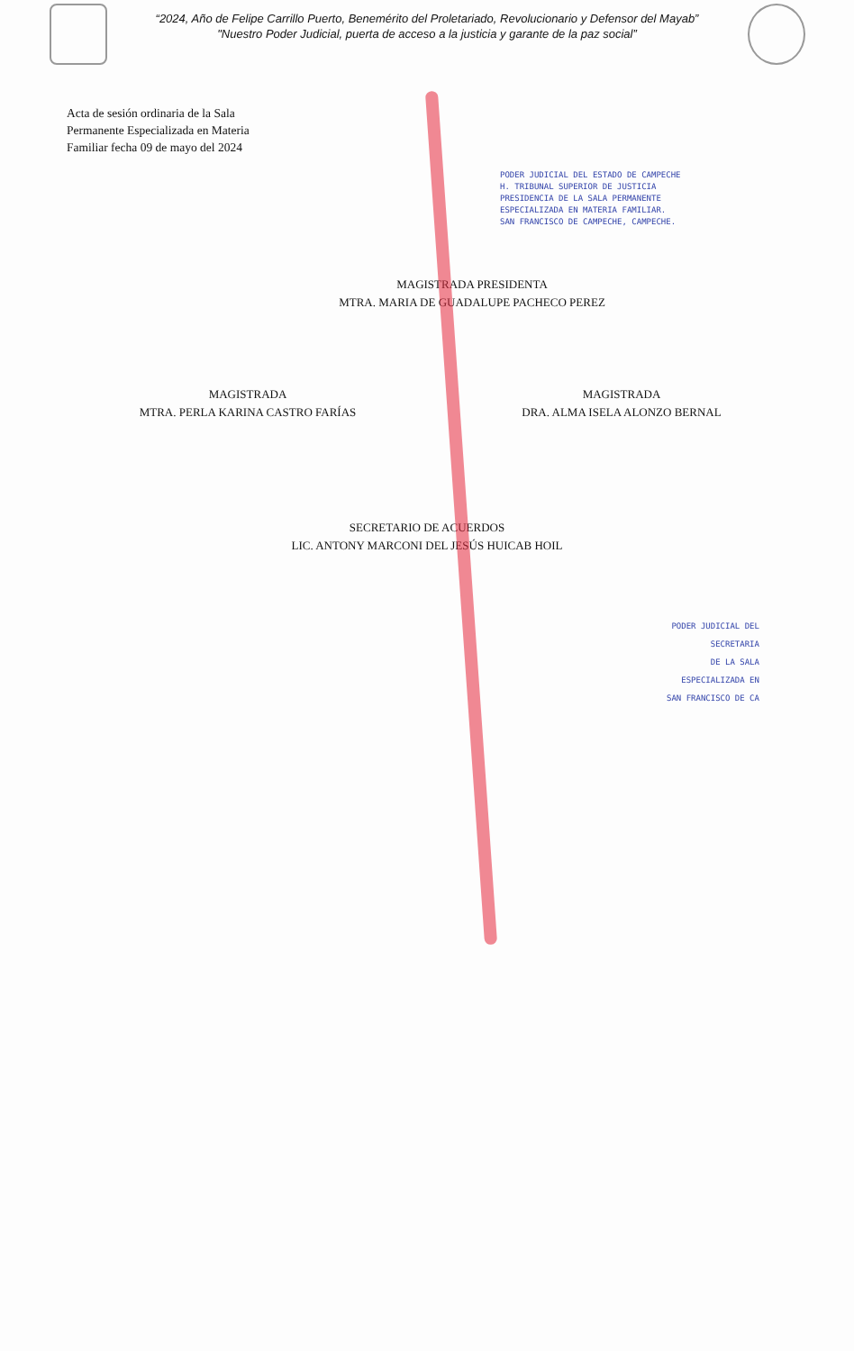“2024, Año de Felipe Carrillo Puerto, Benemérito del Proletariado, Revolucionario y Defensor del Mayab”
"Nuestro Poder Judicial, puerta de acceso a la justicia y garante de la paz social”
Acta de sesión ordinaria de la Sala
Permanente Especializada en Materia
Familiar fecha 09 de mayo del 2024
PODER JUDICIAL DEL ESTADO DE CAMPECHE
H. TRIBUNAL SUPERIOR DE JUSTICIA
PRESIDENCIA DE LA SALA PERMANENTE
ESPECIALIZADA EN MATERIA FAMILIAR.
SAN FRANCISCO DE CAMPECHE, CAMPECHE.
MAGISTRADA PRESIDENTA
MTRA. MARIA DE GUADALUPE PACHECO PEREZ
MAGISTRADA
MTRA. PERLA KARINA CASTRO FARÍAS
MAGISTRADA
DRA. ALMA ISELA ALONZO BERNAL
SECRETARIO DE ACUERDOS
LIC. ANTONY MARCONI DEL JESÚS HUICAB HOIL
PODER JUDICIAL DEL
SECRETARIA
DE LA SALA
ESPECIALIZADA EN
SAN FRANCISCO DE CA